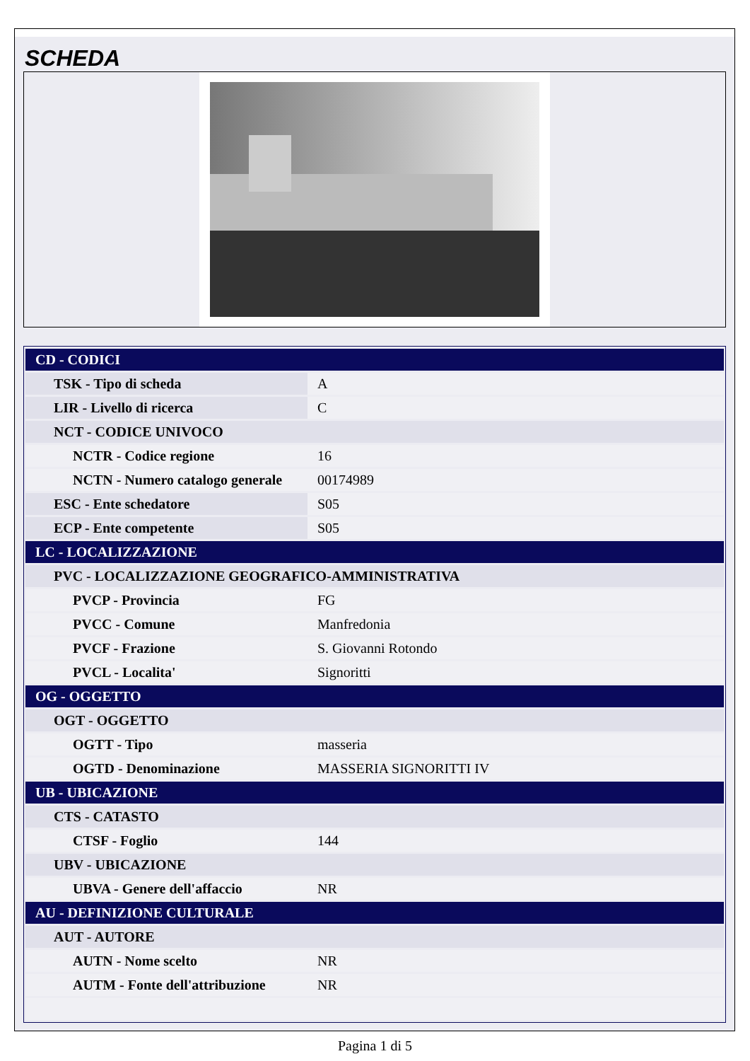SCHEDA
| CD - CODICI | |
| TSK - Tipo di scheda | A |
| LIR - Livello di ricerca | C |
| NCT - CODICE UNIVOCO | |
| NCTR - Codice regione | 16 |
| NCTN - Numero catalogo generale | 00174989 |
| ESC - Ente schedatore | S05 |
| ECP - Ente competente | S05 |
| LC - LOCALIZZAZIONE | |
| PVC - LOCALIZZAZIONE GEOGRAFICO-AMMINISTRATIVA | |
| PVCP - Provincia | FG |
| PVCC - Comune | Manfredonia |
| PVCF - Frazione | S. Giovanni Rotondo |
| PVCL - Localita' | Signoritti |
| OG - OGGETTO | |
| OGT - OGGETTO | |
| OGTT - Tipo | masseria |
| OGTD - Denominazione | MASSERIA SIGNORITTI IV |
| UB - UBICAZIONE | |
| CTS - CATASTO | |
| CTSF - Foglio | 144 |
| UBV - UBICAZIONE | |
| UBVA - Genere dell'affaccio | NR |
| AU - DEFINIZIONE CULTURALE | |
| AUT - AUTORE | |
| AUTN - Nome scelto | NR |
| AUTM - Fonte dell'attribuzione | NR |
Pagina 1 di 5